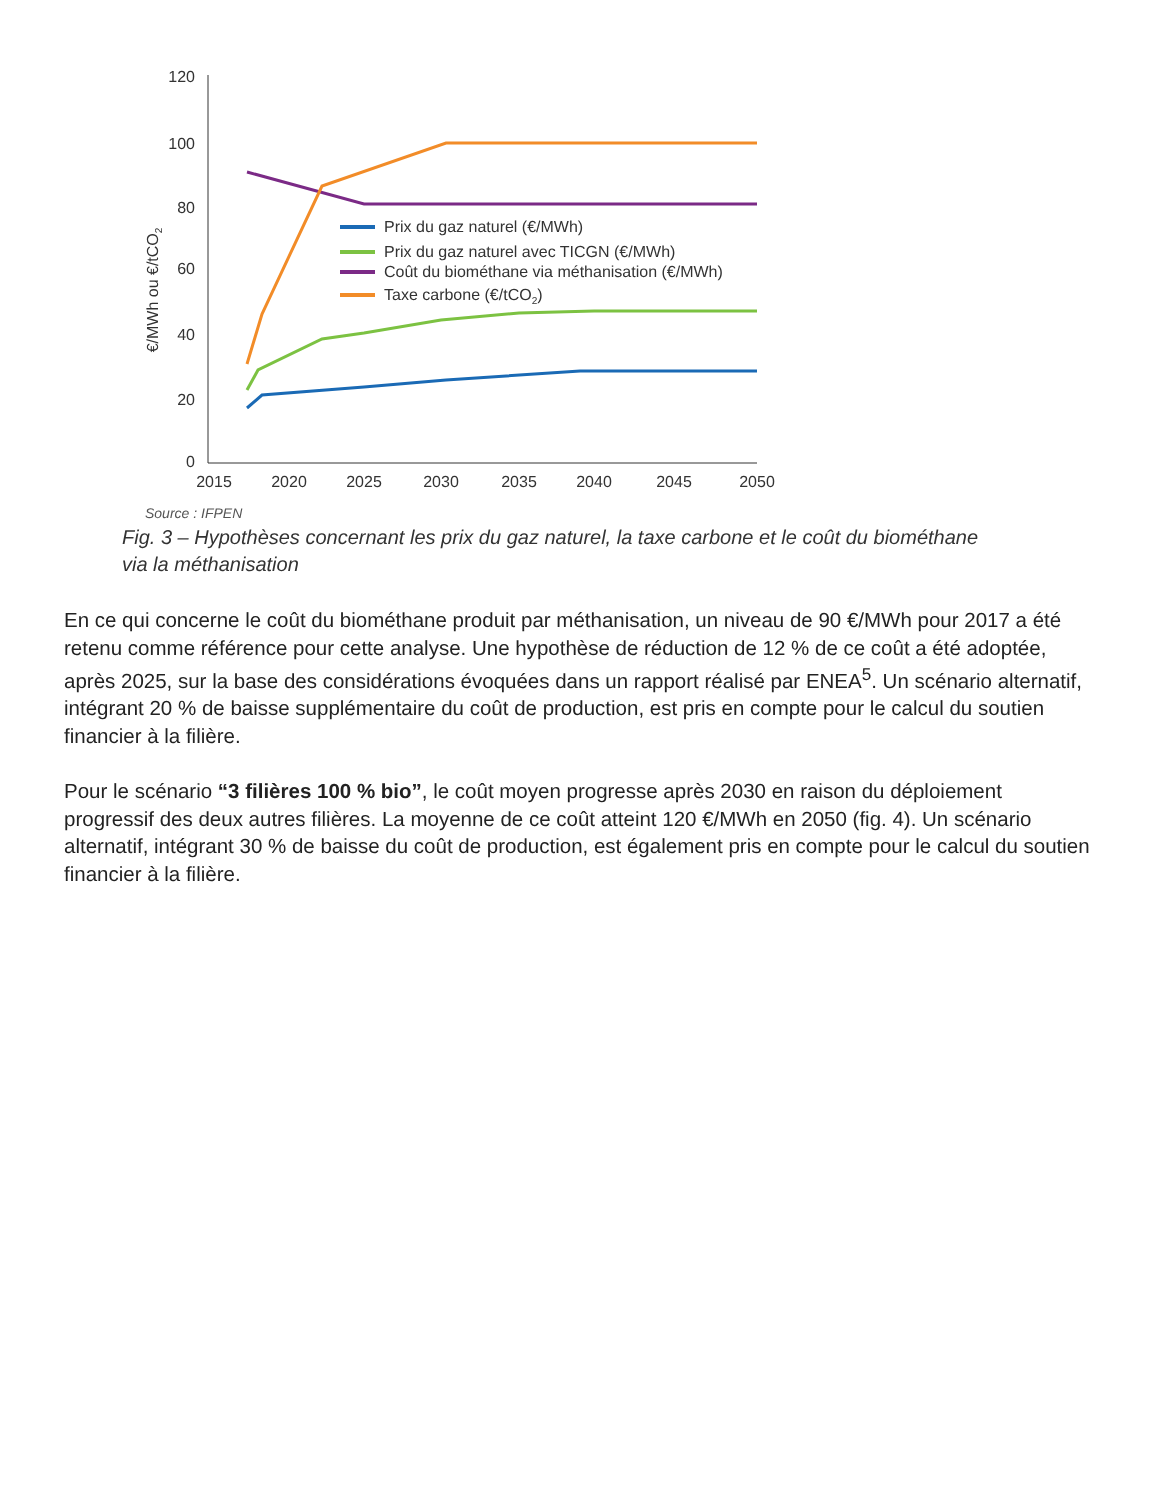120
100
80
60
40
20
0
2015
2020
2025
2030
2035
2040
2045
2050
€/MWh ou €/tCO2
Prix du gaz naturel (€/MWh)
Prix du gaz naturel avec TICGN (€/MWh)
Coût du biométhane via méthanisation (€/MWh)
Taxe carbone (€/tCO2)
Source : IFPEN
Fig. 3 – Hypothèses concernant les prix du gaz naturel, la taxe carbone et le coût du biométhane via la méthanisation
En ce qui concerne le coût du biométhane produit par méthanisation, un niveau de 90 €/MWh pour 2017 a été retenu comme référence pour cette analyse. Une hypothèse de réduction de 12 % de ce coût a été adoptée, après 2025, sur la base des considérations évoquées dans un rapport réalisé par ENEA<sup>5</sup>. Un scénario alternatif, intégrant 20 % de baisse supplémentaire du coût de production, est pris en compte pour le calcul du soutien financier à la filière.
Pour le scénario “3 filières 100 % bio”, le coût moyen progresse après 2030 en raison du déploiement progressif des deux autres filières. La moyenne de ce coût atteint 120 €/MWh en 2050 (fig. 4). Un scénario alternatif, intégrant 30 % de baisse du coût de production, est également pris en compte pour le calcul du soutien financier à la filière.